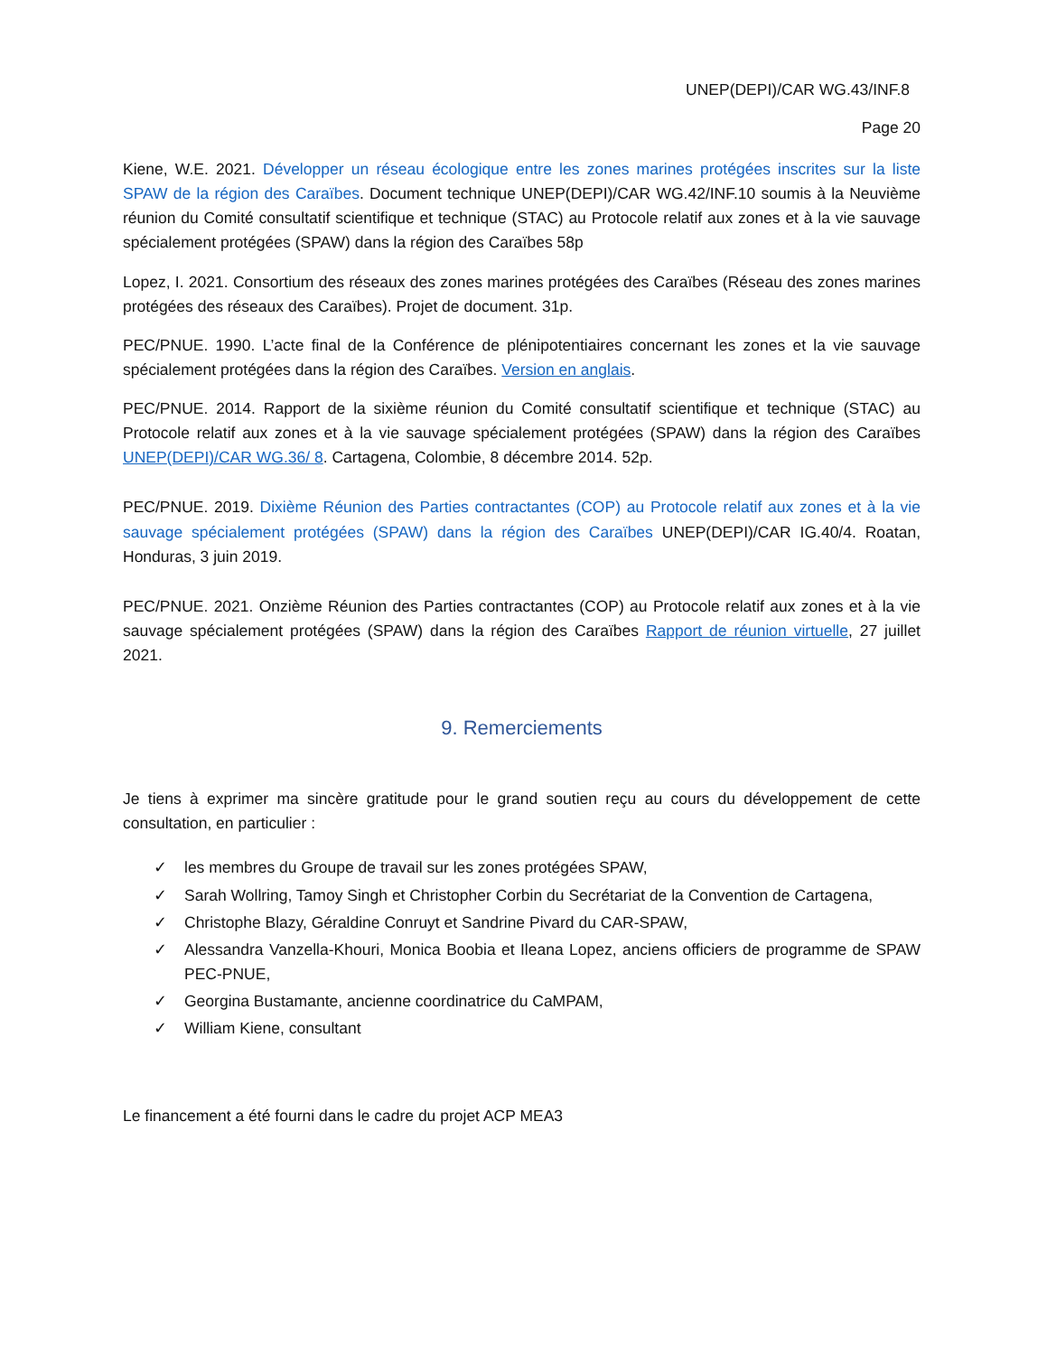UNEP(DEPI)/CAR WG.43/INF.8
Page 20
Kiene, W.E. 2021. Développer un réseau écologique entre les zones marines protégées inscrites sur la liste SPAW de la région des Caraïbes. Document technique UNEP(DEPI)/CAR WG.42/INF.10 soumis à la Neuvième réunion du Comité consultatif scientifique et technique (STAC) au Protocole relatif aux zones et à la vie sauvage spécialement protégées (SPAW) dans la région des Caraïbes 58p
Lopez, I. 2021. Consortium des réseaux des zones marines protégées des Caraïbes (Réseau des zones marines protégées des réseaux des Caraïbes). Projet de document. 31p.
PEC/PNUE. 1990. L’acte final de la Conférence de plénipotentiaires concernant les zones et la vie sauvage spécialement protégées dans la région des Caraïbes. Version en anglais.
PEC/PNUE. 2014. Rapport de la sixième réunion du Comité consultatif scientifique et technique (STAC) au Protocole relatif aux zones et à la vie sauvage spécialement protégées (SPAW) dans la région des Caraïbes UNEP(DEPI)/CAR WG.36/ 8. Cartagena, Colombie, 8 décembre 2014. 52p.
PEC/PNUE. 2019. Dixième Réunion des Parties contractantes (COP) au Protocole relatif aux zones et à la vie sauvage spécialement protégées (SPAW) dans la région des Caraïbes UNEP(DEPI)/CAR IG.40/4. Roatan, Honduras, 3 juin 2019.
PEC/PNUE. 2021. Onzième Réunion des Parties contractantes (COP) au Protocole relatif aux zones et à la vie sauvage spécialement protégées (SPAW) dans la région des Caraïbes Rapport de réunion virtuelle, 27 juillet 2021.
9. Remerciements
Je tiens à exprimer ma sincère gratitude pour le grand soutien reçu au cours du développement de cette consultation, en particulier :
✓ les membres du Groupe de travail sur les zones protégées SPAW,
✓ Sarah Wollring, Tamoy Singh et Christopher Corbin du Secrétariat de la Convention de Cartagena,
✓ Christophe Blazy, Géraldine Conruyt et Sandrine Pivard du CAR-SPAW,
✓ Alessandra Vanzella-Khouri, Monica Boobia et Ileana Lopez, anciens officiers de programme de SPAW PEC-PNUE,
✓ Georgina Bustamante, ancienne coordinatrice du CaMPAM,
✓ William Kiene, consultant
Le financement a été fourni dans le cadre du projet ACP MEA3